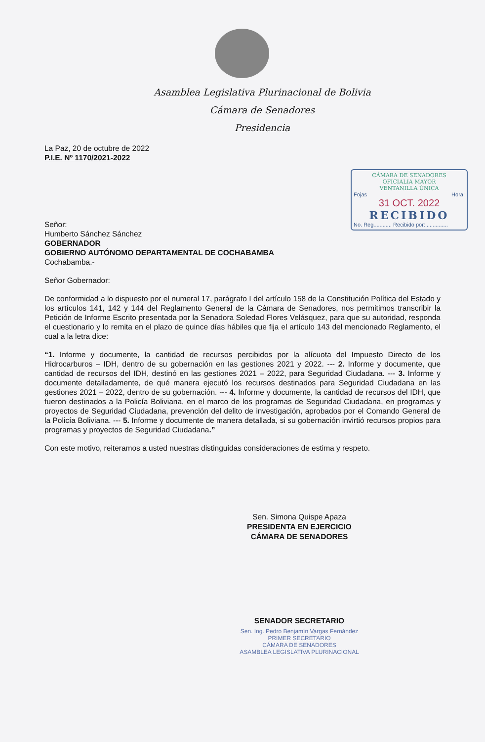Asamblea Legislativa Plurinacional de Bolivia
Cámara de Senadores
Presidencia
La Paz, 20 de octubre de 2022
P.I.E. Nº 1170/2021-2022
CÁMARA DE SENADORES
OFICIALIA MAYOR
VENTANILLA ÚNICA
Fojas Hora:
31 OCT. 2022
RECIBIDO
No. Reg............ Recibido por:...............
Señor:
Humberto Sánchez Sánchez
GOBERNADOR
GOBIERNO AUTÓNOMO DEPARTAMENTAL DE COCHABAMBA
Cochabamba.-
Señor Gobernador:
De conformidad a lo dispuesto por el numeral 17, parágrafo I del artículo 158 de la Constitución Política del Estado y los artículos 141, 142 y 144 del Reglamento General de la Cámara de Senadores, nos permitimos transcribir la Petición de Informe Escrito presentada por la Senadora Soledad Flores Velásquez, para que su autoridad, responda el cuestionario y lo remita en el plazo de quince días hábiles que fija el artículo 143 del mencionado Reglamento, el cual a la letra dice:
“1. Informe y documente, la cantidad de recursos percibidos por la alícuota del Impuesto Directo de los Hidrocarburos – IDH, dentro de su gobernación en las gestiones 2021 y 2022. --- 2. Informe y documente, que cantidad de recursos del IDH, destinó en las gestiones 2021 – 2022, para Seguridad Ciudadana. --- 3. Informe y documente detalladamente, de qué manera ejecutó los recursos destinados para Seguridad Ciudadana en las gestiones 2021 – 2022, dentro de su gobernación. --- 4. Informe y documente, la cantidad de recursos del IDH, que fueron destinados a la Policía Boliviana, en el marco de los programas de Seguridad Ciudadana, en programas y proyectos de Seguridad Ciudadana, prevención del delito de investigación, aprobados por el Comando General de la Policía Boliviana. --- 5. Informe y documente de manera detallada, si su gobernación invirtió recursos propios para programas y proyectos de Seguridad Ciudadana.”
Con este motivo, reiteramos a usted nuestras distinguidas consideraciones de estima y respeto.
Sen. Simona Quispe Apaza
PRESIDENTA EN EJERCICIO
CÁMARA DE SENADORES
SENADOR SECRETARIO
Sen. Ing. Pedro Benjamín Vargas Fernández
PRIMER SECRETARIO
CÁMARA DE SENADORES
ASAMBLEA LEGISLATIVA PLURINACIONAL